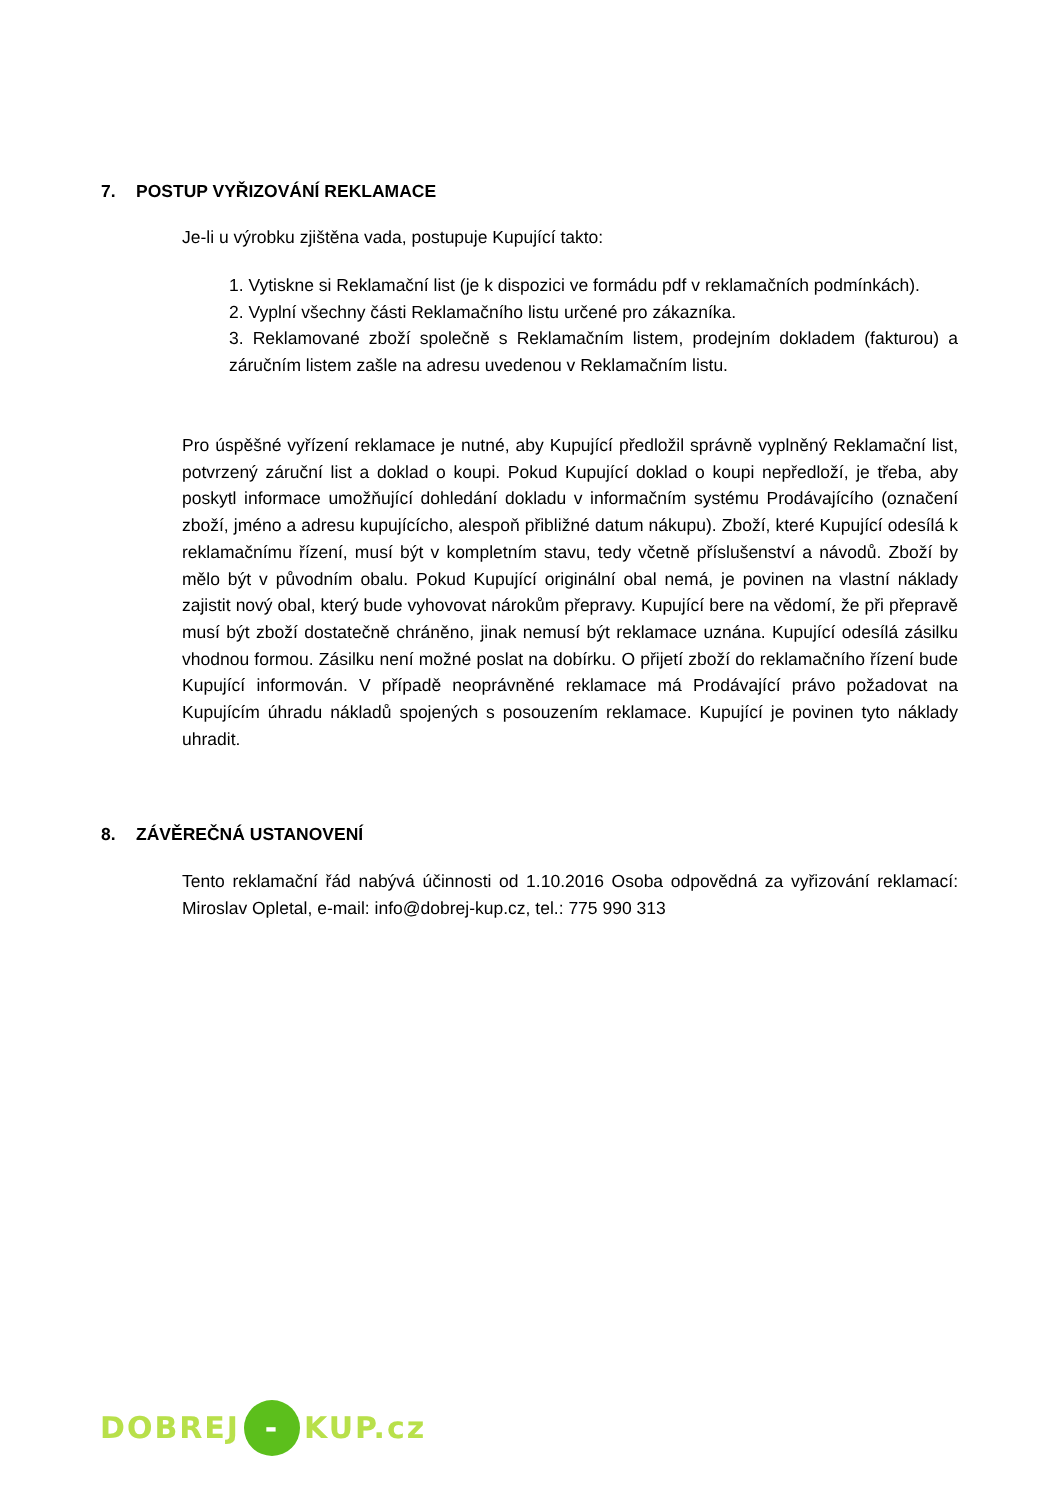7. POSTUP VYŘIZOVÁNÍ REKLAMACE
Je-li u výrobku zjištěna vada, postupuje Kupující takto:
1. Vytiskne si Reklamační list (je k dispozici ve formádu pdf v reklamačních podmínkách).
2. Vyplní všechny části Reklamačního listu určené pro zákazníka.
3. Reklamované zboží společně s Reklamačním listem, prodejním dokladem (fakturou) a záručním listem zašle na adresu uvedenou v Reklamačním listu.
Pro úspěšné vyřízení reklamace je nutné, aby Kupující předložil správně vyplněný Reklamační list, potvrzený záruční list a doklad o koupi. Pokud Kupující doklad o koupi nepředloží, je třeba, aby poskytl informace umožňující dohledání dokladu v informačním systému Prodávajícího (označení zboží, jméno a adresu kupujícícho, alespoň přibližné datum nákupu). Zboží, které Kupující odesílá k reklamačnímu řízení, musí být v kompletním stavu, tedy včetně příslušenství a návodů. Zboží by mělo být v původním obalu. Pokud Kupující originální obal nemá, je povinen na vlastní náklady zajistit nový obal, který bude vyhovovat nárokům přepravy. Kupující bere na vědomí, že při přepravě musí být zboží dostatečně chráněno, jinak nemusí být reklamace uznána. Kupující odesílá zásilku vhodnou formou. Zásilku není možné poslat na dobírku. O přijetí zboží do reklamačního řízení bude Kupující informován. V případě neoprávněné reklamace má Prodávající právo požadovat na Kupujícím úhradu nákladů spojených s posouzením reklamace. Kupující je povinen tyto náklady uhradit.
8. ZÁVĚREČNÁ USTANOVENÍ
Tento reklamační řád nabývá účinnosti od 1.10.2016 Osoba odpovědná za vyřizování reklamací: Miroslav Opletal, e-mail: info@dobrej-kup.cz, tel.: 775 990 313
DOBREJ - KUP.cz